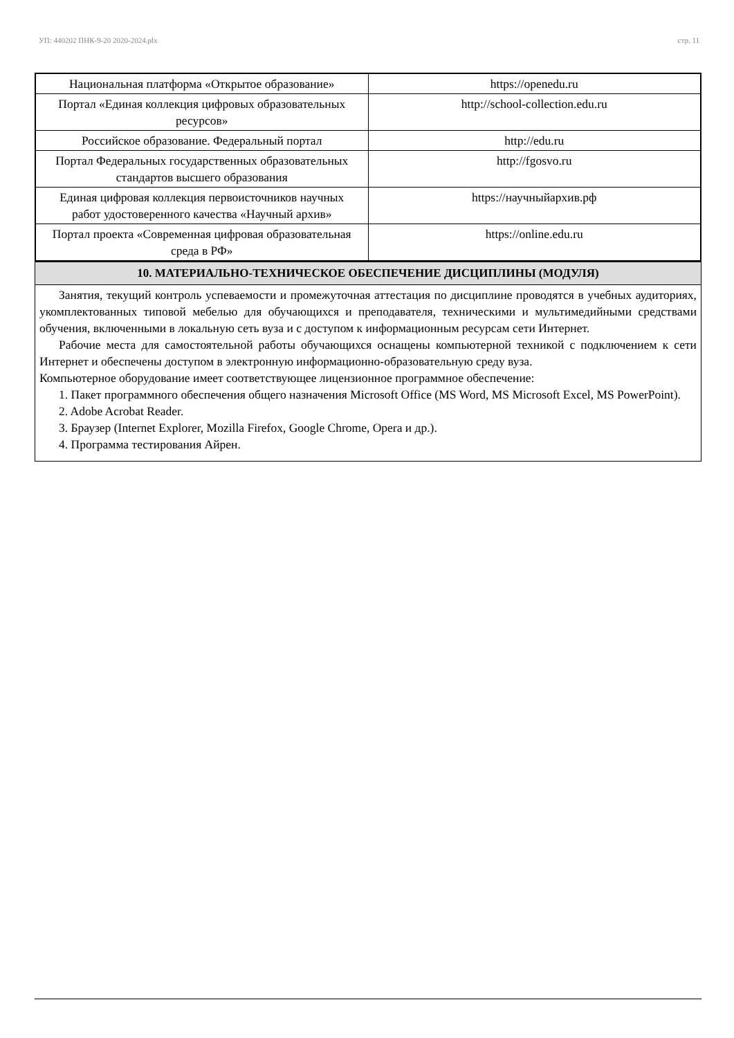УП: 440202 ПНК-9-20 2020-2024.plx стр. 11
| Национальная платформа «Открытое образование» | https://openedu.ru |
| Портал «Единая коллекция цифровых образовательных ресурсов» | http://school-collection.edu.ru |
| Российское образование. Федеральный портал | http://edu.ru |
| Портал Федеральных государственных образовательных стандартов высшего образования | http://fgosvo.ru |
| Единая цифровая коллекция первоисточников научных работ удостоверенного качества «Научный архив» | https://научныйархив.рф |
| Портал проекта «Современная цифровая образовательная среда в РФ» | https://online.edu.ru |
10. МАТЕРИАЛЬНО-ТЕХНИЧЕСКОЕ ОБЕСПЕЧЕНИЕ ДИСЦИПЛИНЫ (МОДУЛЯ)
Занятия, текущий контроль успеваемости и промежуточная аттестация по дисциплине проводятся в учебных аудиториях, укомплектованных типовой мебелью для обучающихся и преподавателя, техническими и мультимедийными средствами обучения, включенными в локальную сеть вуза и с доступом к информационным ресурсам сети Интернет.
Рабочие места для самостоятельной работы обучающихся оснащены компьютерной техникой с подключением к сети Интернет и обеспечены доступом в электронную информационно-образовательную среду вуза.
Компьютерное оборудование имеет соответствующее лицензионное программное обеспечение:
1. Пакет программного обеспечения общего назначения Microsoft Office (MS Word, MS Microsoft Excel, MS PowerPoint).
2. Adobe Acrobat Reader.
3. Браузер (Internet Explorer, Mozilla Firefox, Google Chrome, Opera и др.).
4. Программа тестирования Айрен.